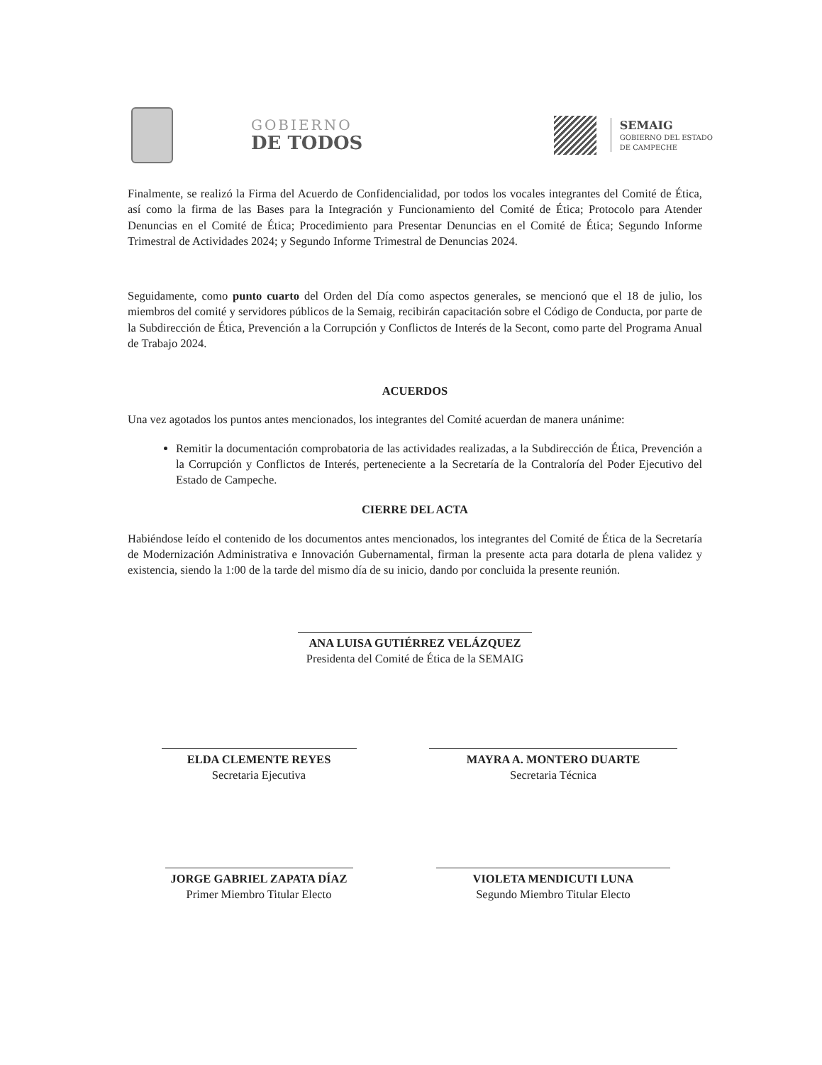GOBIERNO
DE TODOS
SEMAIG
GOBIERNO DEL ESTADO
DE CAMPECHE
Finalmente, se realizó la Firma del Acuerdo de Confidencialidad, por todos los vocales integrantes del Comité de Ética, así como la firma de las Bases para la Integración y Funcionamiento del Comité de Ética; Protocolo para Atender Denuncias en el Comité de Ética; Procedimiento para Presentar Denuncias en el Comité de Ética; Segundo Informe Trimestral de Actividades 2024; y Segundo Informe Trimestral de Denuncias 2024.
Seguidamente, como punto cuarto del Orden del Día como aspectos generales, se mencionó que el 18 de julio, los miembros del comité y servidores públicos de la Semaig, recibirán capacitación sobre el Código de Conducta, por parte de la Subdirección de Ética, Prevención a la Corrupción y Conflictos de Interés de la Secont, como parte del Programa Anual de Trabajo 2024.
ACUERDOS
Una vez agotados los puntos antes mencionados, los integrantes del Comité acuerdan de manera unánime:
Remitir la documentación comprobatoria de las actividades realizadas, a la Subdirección de Ética, Prevención a la Corrupción y Conflictos de Interés, perteneciente a la Secretaría de la Contraloría del Poder Ejecutivo del Estado de Campeche.
CIERRE DEL ACTA
Habiéndose leído el contenido de los documentos antes mencionados, los integrantes del Comité de Ética de la Secretaría de Modernización Administrativa e Innovación Gubernamental, firman la presente acta para dotarla de plena validez y existencia, siendo la 1:00 de la tarde del mismo día de su inicio, dando por concluida la presente reunión.
ANA LUISA GUTIÉRREZ VELÁZQUEZ
Presidenta del Comité de Ética de la SEMAIG
ELDA CLEMENTE REYES
Secretaria Ejecutiva
MAYRA A. MONTERO DUARTE
Secretaria Técnica
JORGE GABRIEL ZAPATA DÍAZ
Primer Miembro Titular Electo
VIOLETA MENDICUTI LUNA
Segundo Miembro Titular Electo